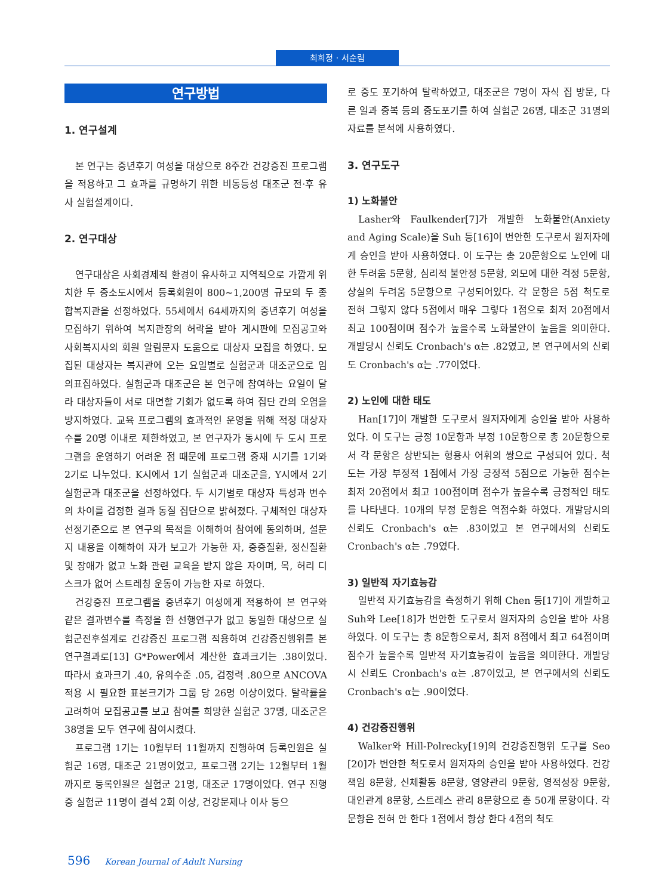최희정 · 서순림
연구방법
1. 연구설계
본 연구는 중년후기 여성을 대상으로 8주간 건강증진 프로그램을 적용하고 그 효과를 규명하기 위한 비동등성 대조군 전·후 유사 실험설계이다.
2. 연구대상
연구대상은 사회경제적 환경이 유사하고 지역적으로 가깝게 위치한 두 중소도시에서 등록회원이 800~1,200명 규모의 두 종합복지관을 선정하였다. 55세에서 64세까지의 중년후기 여성을 모집하기 위하여 복지관장의 허락을 받아 게시판에 모집공고와 사회복지사의 회원 알림문자 도움으로 대상자 모집을 하였다. 모집된 대상자는 복지관에 오는 요일별로 실험군과 대조군으로 임의표집하였다. 실험군과 대조군은 본 연구에 참여하는 요일이 달라 대상자들이 서로 대면할 기회가 없도록 하여 집단 간의 오염을 방지하였다. 교육 프로그램의 효과적인 운영을 위해 적정 대상자 수를 20명 이내로 제한하였고, 본 연구자가 동시에 두 도시 프로그램을 운영하기 어려운 점 때문에 프로그램 중재 시기를 1기와 2기로 나누었다. K시에서 1기 실험군과 대조군을, Y시에서 2기 실험군과 대조군을 선정하였다. 두 시기별로 대상자 특성과 변수의 차이를 검정한 결과 동질 집단으로 밝혀졌다. 구체적인 대상자 선정기준으로 본 연구의 목적을 이해하여 참여에 동의하며, 설문지 내용을 이해하여 자가 보고가 가능한 자, 중증질환, 정신질환 및 장애가 없고 노화 관련 교육을 받지 않은 자이며, 목, 허리 디스크가 없어 스트레칭 운동이 가능한 자로 하였다.
건강증진 프로그램을 중년후기 여성에게 적용하여 본 연구와 같은 결과변수를 측정을 한 선행연구가 없고 동일한 대상으로 실험군전후설계로 건강증진 프로그램 적용하여 건강증진행위를 본 연구결과로[13] G*Power에서 계산한 효과크기는 .38이었다. 따라서 효과크기 .40, 유의수준 .05, 검정력 .80으로 ANCOVA 적용 시 필요한 표본크기가 그룹 당 26명 이상이었다. 탈락률을 고려하여 모집공고를 보고 참여를 희망한 실험군 37명, 대조군은 38명을 모두 연구에 참여시켰다.
프로그램 1기는 10월부터 11월까지 진행하여 등록인원은 실험군 16명, 대조군 21명이었고, 프로그램 2기는 12월부터 1월까지로 등록인원은 실험군 21명, 대조군 17명이었다. 연구 진행 중 실험군 11명이 결석 2회 이상, 건강문제나 이사 등으
로 중도 포기하여 탈락하였고, 대조군은 7명이 자식 집 방문, 다른 일과 중복 등의 중도포기를 하여 실험군 26명, 대조군 31명의 자료를 분석에 사용하였다.
3. 연구도구
1) 노화불안
Lasher와 Faulkender[7]가 개발한 노화불안(Anxiety and Aging Scale)을 Suh 등[16]이 번안한 도구로서 원저자에게 승인을 받아 사용하였다. 이 도구는 총 20문항으로 노인에 대한 두려움 5문항, 심리적 불안정 5문항, 외모에 대한 걱정 5문항, 상실의 두려움 5문항으로 구성되어있다. 각 문항은 5점 척도로 전혀 그렇지 않다 5점에서 매우 그렇다 1점으로 최저 20점에서 최고 100점이며 점수가 높을수록 노화불안이 높음을 의미한다. 개발당시 신뢰도 Cronbach's α는 .82였고, 본 연구에서의 신뢰도 Cronbach's α는 .77이었다.
2) 노인에 대한 태도
Han[17]이 개발한 도구로서 원저자에게 승인을 받아 사용하였다. 이 도구는 긍정 10문항과 부정 10문항으로 총 20문항으로서 각 문항은 상반되는 형용사 어휘의 쌍으로 구성되어 있다. 척도는 가장 부정적 1점에서 가장 긍정적 5점으로 가능한 점수는 최저 20점에서 최고 100점이며 점수가 높을수록 긍정적인 태도를 나타낸다. 10개의 부정 문항은 역점수화 하였다. 개발당시의 신뢰도 Cronbach's α는 .83이었고 본 연구에서의 신뢰도 Cronbach's α는 .79였다.
3) 일반적 자기효능감
일반적 자기효능감을 측정하기 위해 Chen 등[17]이 개발하고 Suh와 Lee[18]가 번안한 도구로서 원저자의 승인을 받아 사용하였다. 이 도구는 총 8문항으로서, 최저 8점에서 최고 64점이며 점수가 높을수록 일반적 자기효능감이 높음을 의미한다. 개발당시 신뢰도 Cronbach's α는 .87이었고, 본 연구에서의 신뢰도 Cronbach's α는 .90이었다.
4) 건강증진행위
Walker와 Hill-Polrecky[19]의 건강증진행위 도구를 Seo [20]가 번안한 척도로서 원저자의 승인을 받아 사용하였다. 건강책임 8문항, 신체활동 8문항, 영양관리 9문항, 영적성장 9문항, 대인관계 8문항, 스트레스 관리 8문항으로 총 50개 문항이다. 각 문항은 전혀 안 한다 1점에서 항상 한다 4점의 척도
596 Korean Journal of Adult Nursing